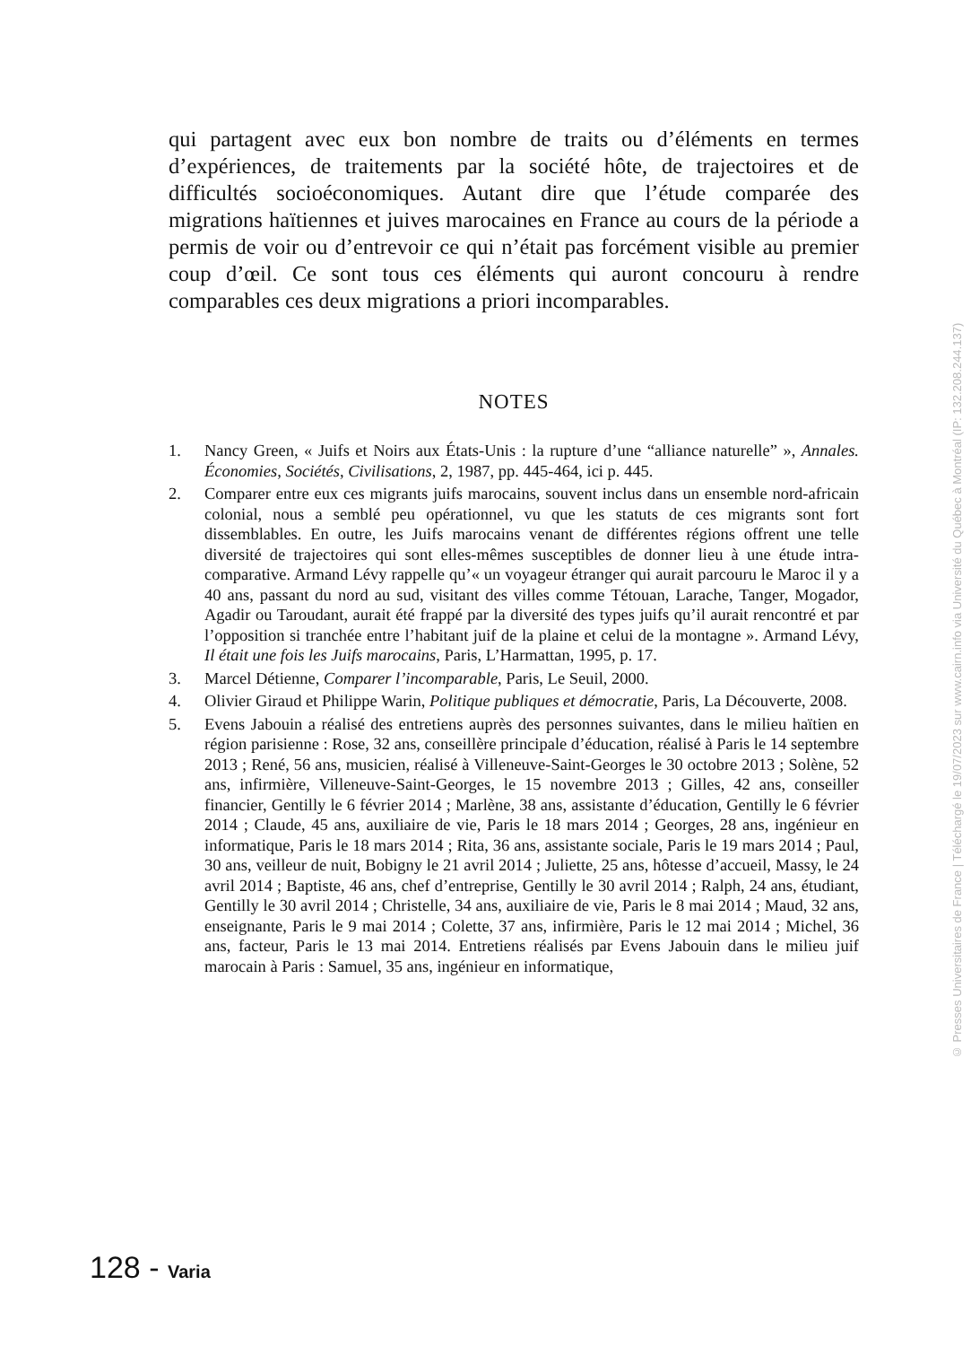qui partagent avec eux bon nombre de traits ou d’éléments en termes d’expériences, de traitements par la société hôte, de trajectoires et de difficultés socioéconomiques. Autant dire que l’étude comparée des migrations haïtiennes et juives marocaines en France au cours de la période a permis de voir ou d’entrevoir ce qui n’était pas forcément visible au premier coup d’œil. Ce sont tous ces éléments qui auront concouru à rendre comparables ces deux migrations a priori incomparables.
NOTES
1. Nancy Green, « Juifs et Noirs aux États-Unis : la rupture d’une “alliance naturelle” », Annales. Économies, Sociétés, Civilisations, 2, 1987, pp. 445-464, ici p. 445.
2. Comparer entre eux ces migrants juifs marocains, souvent inclus dans un ensemble nord-africain colonial, nous a semblé peu opérationnel, vu que les statuts de ces migrants sont fort dissemblables. En outre, les Juifs marocains venant de différentes régions offrent une telle diversité de trajectoires qui sont elles-mêmes susceptibles de donner lieu à une étude intra-comparative. Armand Lévy rappelle qu’« un voyageur étranger qui aurait parcouru le Maroc il y a 40 ans, passant du nord au sud, visitant des villes comme Tétouan, Larache, Tanger, Mogador, Agadir ou Taroudant, aurait été frappé par la diversité des types juifs qu’il aurait rencontré et par l’opposition si tranchée entre l’habitant juif de la plaine et celui de la montagne ». Armand Lévy, Il était une fois les Juifs marocains, Paris, L’Harmattan, 1995, p. 17.
3. Marcel Détienne, Comparer l’incomparable, Paris, Le Seuil, 2000.
4. Olivier Giraud et Philippe Warin, Politique publiques et démocratie, Paris, La Découverte, 2008.
5. Evens Jabouin a réalisé des entretiens auprès des personnes suivantes, dans le milieu haïtien en région parisienne : Rose, 32 ans, conseillère principale d’éducation, réalisé à Paris le 14 septembre 2013 ; René, 56 ans, musicien, réalisé à Villeneuve-Saint-Georges le 30 octobre 2013 ; Solène, 52 ans, infirmière, Villeneuve-Saint-Georges, le 15 novembre 2013 ; Gilles, 42 ans, conseiller financier, Gentilly le 6 février 2014 ; Marlène, 38 ans, assistante d’éducation, Gentilly le 6 février 2014 ; Claude, 45 ans, auxiliaire de vie, Paris le 18 mars 2014 ; Georges, 28 ans, ingénieur en informatique, Paris le 18 mars 2014 ; Rita, 36 ans, assistante sociale, Paris le 19 mars 2014 ; Paul, 30 ans, veilleur de nuit, Bobigny le 21 avril 2014 ; Juliette, 25 ans, hôtesse d’accueil, Massy, le 24 avril 2014 ; Baptiste, 46 ans, chef d’entreprise, Gentilly le 30 avril 2014 ; Ralph, 24 ans, étudiant, Gentilly le 30 avril 2014 ; Christelle, 34 ans, auxiliaire de vie, Paris le 8 mai 2014 ; Maud, 32 ans, enseignante, Paris le 9 mai 2014 ; Colette, 37 ans, infirmière, Paris le 12 mai 2014 ; Michel, 36 ans, facteur, Paris le 13 mai 2014. Entretiens réalisés par Evens Jabouin dans le milieu juif marocain à Paris : Samuel, 35 ans, ingénieur en informatique,
128 - Varia
© Presses Universitaires de France | Téléchargé le 19/07/2023 sur www.cairn.info via Université du Québec à Montréal (IP: 132.208.244.137)